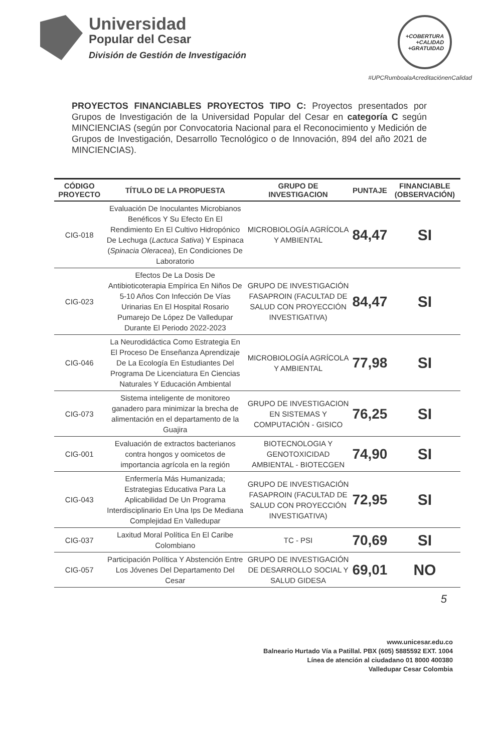Universidad
Popular del Cesar
División de Gestión de Investigación
+COBERTURA
+CALIDAD
+GRATUIDAD
#UPCRumboalaAcreditaciónenCalidad
PROYECTOS FINANCIABLES PROYECTOS TIPO C: Proyectos presentados por Grupos de Investigación de la Universidad Popular del Cesar en categoría C según MINCIENCIAS (según por Convocatoria Nacional para el Reconocimiento y Medición de Grupos de Investigación, Desarrollo Tecnológico o de Innovación, 894 del año 2021 de MINCIENCIAS).
| CÓDIGO PROYECTO | TÍTULO DE LA PROPUESTA | GRUPO DE INVESTIGACION | PUNTAJE | FINANCIABLE (OBSERVACIÓN) |
| --- | --- | --- | --- | --- |
| CIG-018 | Evaluación De Inoculantes Microbianos Benéficos Y Su Efecto En El Rendimiento En El Cultivo Hidropónico De Lechuga ( Lactuca Sativa ) Y Espinaca ( Spinacia Oleracea ), En Condiciones De Laboratorio | MICROBIOLOGÍA AGRÍCOLA Y AMBIENTAL | 84,47 | SI |
| CIG-023 | Efectos De La Dosis De Antibioticoterapia Empírica En Niños De 5-10 Años Con Infección De Vías Urinarias En El Hospital Rosario Pumarejo De López De Valledupar Durante El Periodo 2022-2023 | GRUPO DE INVESTIGACIÓN FASAPROIN (FACULTAD DE SALUD CON PROYECCIÓN INVESTIGATIVA) | 84,47 | SI |
| CIG-046 | La Neurodidáctica Como Estrategia En El Proceso De Enseñanza Aprendizaje De La Ecología En Estudiantes Del Programa De Licenciatura En Ciencias Naturales Y Educación Ambiental | MICROBIOLOGÍA AGRÍCOLA Y AMBIENTAL | 77,98 | SI |
| CIG-073 | Sistema inteligente de monitoreo ganadero para minimizar la brecha de alimentación en el departamento de la Guajira | GRUPO DE INVESTIGACION EN SISTEMAS Y COMPUTACIÓN - GISICO | 76,25 | SI |
| CIG-001 | Evaluación de extractos bacterianos contra hongos y oomicetos de importancia agrícola en la región | BIOTECNOLOGIA Y GENOTOXICIDAD AMBIENTAL - BIOTECGEN | 74,90 | SI |
| CIG-043 | Enfermería Más Humanizada; Estrategias Educativa Para La Aplicabilidad De Un Programa Interdisciplinario En Una Ips De Mediana Complejidad En Valledupar | GRUPO DE INVESTIGACIÓN FASAPROIN (FACULTAD DE SALUD CON PROYECCIÓN INVESTIGATIVA) | 72,95 | SI |
| CIG-037 | Laxitud Moral Política En El Caribe Colombiano | TC - PSI | 70,69 | SI |
| CIG-057 | Participación Política Y Abstención Entre Los Jóvenes Del Departamento Del Cesar | GRUPO DE INVESTIGACIÓN DE DESARROLLO SOCIAL Y SALUD GIDESA | 69,01 | NO |
5
www.unicesar.edu.co
Balneario Hurtado Vía a Patillal. PBX (605) 5885592 EXT. 1004
Línea de atención al ciudadano 01 8000 400380
Valledupar Cesar Colombia